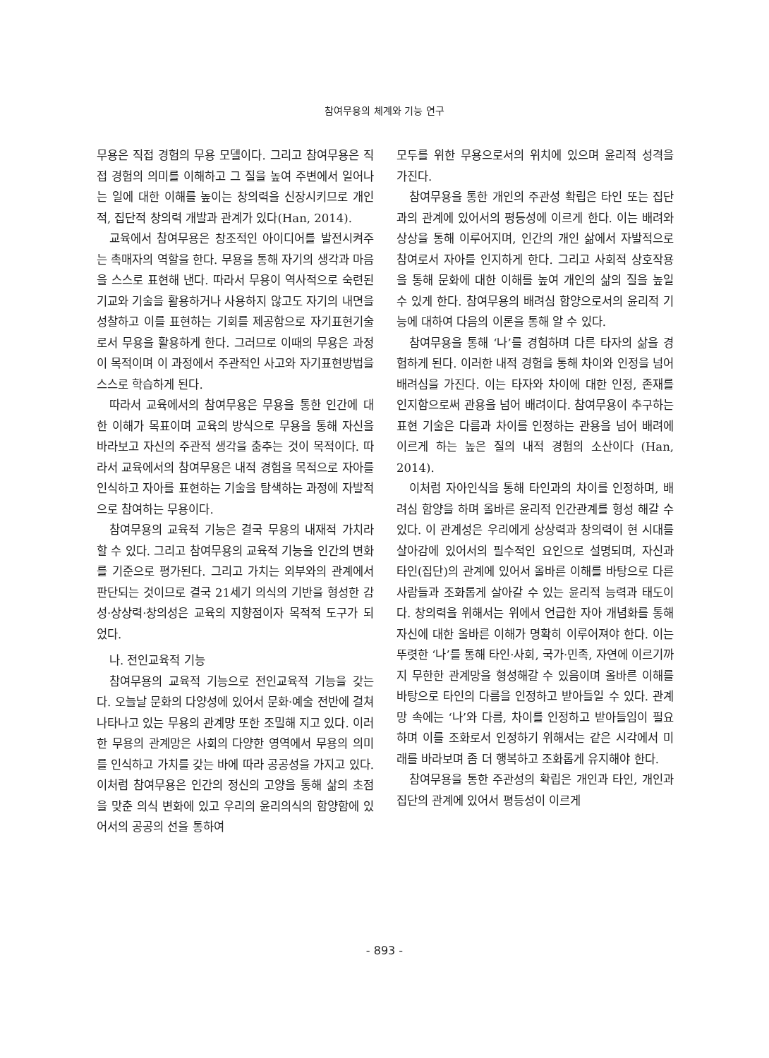참여무용의 체계와 기능 연구
무용은 직접 경험의 무용 모델이다. 그리고 참여무용은 직접 경험의 의미를 이해하고 그 질을 높여 주변에서 일어나는 일에 대한 이해를 높이는 창의력을 신장시키므로 개인적, 집단적 창의력 개발과 관계가 있다(Han, 2014).
교육에서 참여무용은 창조적인 아이디어를 발전시켜주는 촉매자의 역할을 한다. 무용을 통해 자기의 생각과 마음을 스스로 표현해 낸다. 따라서 무용이 역사적으로 숙련된 기교와 기술을 활용하거나 사용하지 않고도 자기의 내면을 성찰하고 이를 표현하는 기회를 제공함으로 자기표현기술로서 무용을 활용하게 한다. 그러므로 이때의 무용은 과정이 목적이며 이 과정에서 주관적인 사고와 자기표현방법을 스스로 학습하게 된다.
따라서 교육에서의 참여무용은 무용을 통한 인간에 대한 이해가 목표이며 교육의 방식으로 무용을 통해 자신을 바라보고 자신의 주관적 생각을 춤추는 것이 목적이다. 따라서 교육에서의 참여무용은 내적 경험을 목적으로 자아를 인식하고 자아를 표현하는 기술을 탐색하는 과정에 자발적으로 참여하는 무용이다.
참여무용의 교육적 기능은 결국 무용의 내재적 가치라 할 수 있다. 그리고 참여무용의 교육적 기능을 인간의 변화를 기준으로 평가된다. 그리고 가치는 외부와의 관계에서 판단되는 것이므로 결국 21세기 의식의 기반을 형성한 감성·상상력·창의성은 교육의 지향점이자 목적적 도구가 되었다.
나. 전인교육적 기능
참여무용의 교육적 기능으로 전인교육적 기능을 갖는다. 오늘날 문화의 다양성에 있어서 문화·예술 전반에 걸쳐 나타나고 있는 무용의 관계망 또한 조밀해 지고 있다. 이러한 무용의 관계망은 사회의 다양한 영역에서 무용의 의미를 인식하고 가치를 갖는 바에 따라 공공성을 가지고 있다. 이처럼 참여무용은 인간의 정신의 고양을 통해 삶의 초점을 맞춘 의식 변화에 있고 우리의 윤리의식의 함양함에 있어서의 공공의 선을 통하여
모두를 위한 무용으로서의 위치에 있으며 윤리적 성격을 가진다.
참여무용을 통한 개인의 주관성 확립은 타인 또는 집단과의 관계에 있어서의 평등성에 이르게 한다. 이는 배려와 상상을 통해 이루어지며, 인간의 개인 삶에서 자발적으로 참여로서 자아를 인지하게 한다. 그리고 사회적 상호작용을 통해 문화에 대한 이해를 높여 개인의 삶의 질을 높일 수 있게 한다. 참여무용의 배려심 함양으로서의 윤리적 기능에 대하여 다음의 이론을 통해 알 수 있다.
참여무용을 통해 ‘나’를 경험하며 다른 타자의 삶을 경험하게 된다. 이러한 내적 경험을 통해 차이와 인정을 넘어 배려심을 가진다. 이는 타자와 차이에 대한 인정, 존재를 인지함으로써 관용을 넘어 배려이다. 참여무용이 추구하는 표현 기술은 다름과 차이를 인정하는 관용을 넘어 배려에 이르게 하는 높은 질의 내적 경험의 소산이다 (Han, 2014).
이처럼 자아인식을 통해 타인과의 차이를 인정하며, 배려심 함양을 하며 올바른 윤리적 인간관계를 형성 해갈 수 있다. 이 관계성은 우리에게 상상력과 창의력이 현 시대를 살아감에 있어서의 필수적인 요인으로 설명되며, 자신과 타인(집단)의 관계에 있어서 올바른 이해를 바탕으로 다른 사람들과 조화롭게 살아갈 수 있는 윤리적 능력과 태도이다. 창의력을 위해서는 위에서 언급한 자아 개념화를 통해 자신에 대한 올바른 이해가 명확히 이루어져야 한다. 이는 뚜렷한 ‘나’를 통해 타인·사회, 국가·민족, 자연에 이르기까지 무한한 관계망을 형성해갈 수 있음이며 올바른 이해를 바탕으로 타인의 다름을 인정하고 받아들일 수 있다. 관계망 속에는 ‘나’와 다름, 차이를 인정하고 받아들임이 필요하며 이를 조화로서 인정하기 위해서는 같은 시각에서 미래를 바라보며 좀 더 행복하고 조화롭게 유지해야 한다.
참여무용을 통한 주관성의 확립은 개인과 타인, 개인과 집단의 관계에 있어서 평등성이 이르게
- 893 -